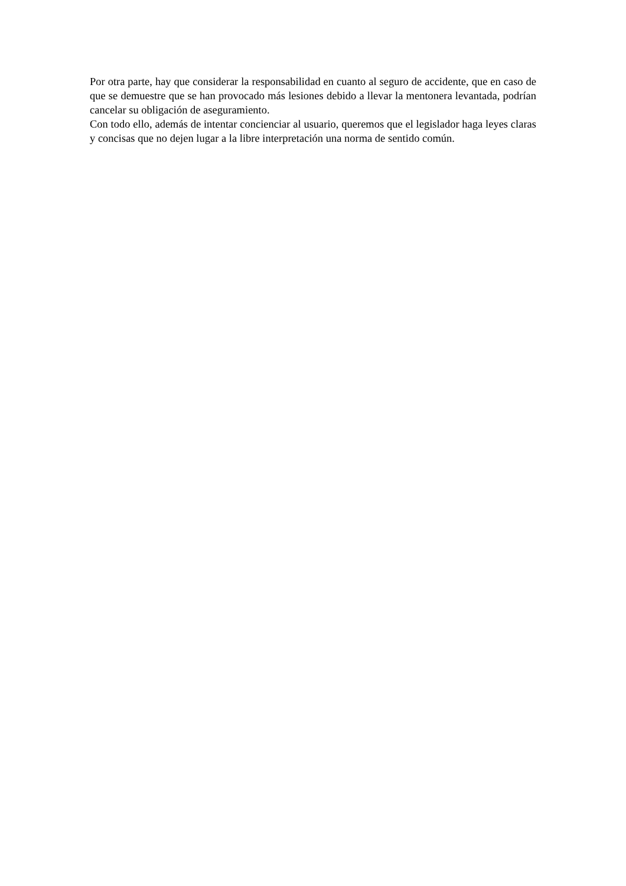Por otra parte, hay que considerar la responsabilidad en cuanto al seguro de accidente, que en caso de que se demuestre que se han provocado más lesiones debido a llevar la mentonera levantada, podrían cancelar su obligación de aseguramiento.
Con todo ello, además de intentar concienciar al usuario, queremos que el legislador haga leyes claras y concisas que no dejen lugar a la libre interpretación una norma de sentido común.